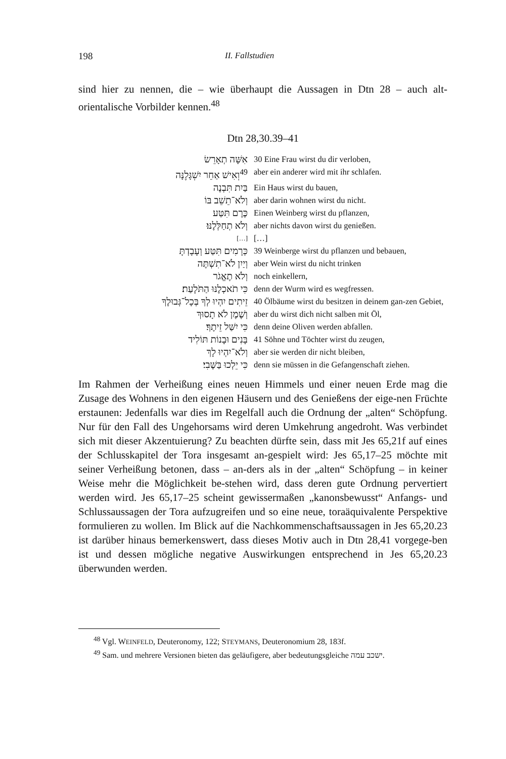198 II. Fallstudien
sind hier zu nennen, die – wie überhaupt die Aussagen in Dtn 28 – auch alt-orientalische Vorbilder kennen.<sup>48</sup>
Dtn 28,30.39–41
| אִשָּׁה תְאָרֵשׂ | 30 Eine Frau wirst du dir verloben, |
| וְאִישׁ אַחֵר יִשְׁגָּלֶנָּה<sup>49</sup> | aber ein anderer wird mit ihr schlafen. |
| בַּיִת תִּבְנֶה | Ein Haus wirst du bauen, |
| וְלֹא־תֵשֵׁב בּוֹ | aber darin wohnen wirst du nicht. |
| כֶּרֶם תִּטַּע | Einen Weinberg wirst du pflanzen, |
| וְלֹא תְחַלְּלֶנּוּ׃ | aber nichts davon wirst du genießen. |
| […] | […] |
| כְּרָמִים תִּטַּע וְעָבָדְתָּ | 39 Weinberge wirst du pflanzen und bebauen, |
| וְיַיִן לֹא־תִשְׁתֶּה | aber Wein wirst du nicht trinken |
| וְלֹא תֶאֱגֹר | noch einkellern, |
| כִּי תֹאכְלֶנּוּ הַתֹּלָעַת׃ | denn der Wurm wird es wegfressen. |
| זֵיתִים יִהְיוּ לְךָ בְּכָל־גְּבוּלֶךָ | 40 Ölbäume wirst du besitzen in deinem gan-zen Gebiet, |
| וְשֶׁמֶן לֹא תָסוּךְ | aber du wirst dich nicht salben mit Öl, |
| כִּי יִשַּׁל זֵיתֶךָ׃ | denn deine Oliven werden abfallen. |
| בָּנִים וּבָנוֹת תּוֹלִיד | 41 Söhne und Töchter wirst du zeugen, |
| וְלֹא־יִהְיוּ לָךְ | aber sie werden dir nicht bleiben, |
| כִּי יֵלְכוּ בַּשֶּׁבִי׃ | denn sie müssen in die Gefangenschaft ziehen. |
Im Rahmen der Verheißung eines neuen Himmels und einer neuen Erde mag die Zusage des Wohnens in den eigenen Häusern und des Genießens der eige-nen Früchte erstaunen: Jedenfalls war dies im Regelfall auch die Ordnung der „alten“ Schöpfung. Nur für den Fall des Ungehorsams wird deren Umkehrung angedroht. Was verbindet sich mit dieser Akzentuierung? Zu beachten dürfte sein, dass mit Jes 65,21f auf eines der Schlusskapitel der Tora insgesamt an-gespielt wird: Jes 65,17–25 möchte mit seiner Verheißung betonen, dass – an-ders als in der „alten“ Schöpfung – in keiner Weise mehr die Möglichkeit be-stehen wird, dass deren gute Ordnung pervertiert werden wird. Jes 65,17–25 scheint gewissermaßen „kanonsbewusst“ Anfangs- und Schlussaussagen der Tora aufzugreifen und so eine neue, toraäquivalente Perspektive formulieren zu wollen. Im Blick auf die Nachkommenschaftsaussagen in Jes 65,20.23 ist darüber hinaus bemerkenswert, dass dieses Motiv auch in Dtn 28,41 vorgege-ben ist und dessen mögliche negative Auswirkungen entsprechend in Jes 65,20.23 überwunden werden.
<sup>48</sup> Vgl. WEINFELD, Deuteronomy, 122; STEYMANS, Deuteronomium 28, 183f.
<sup>49</sup> Sam. und mehrere Versionen bieten das geläufigere, aber bedeutungsgleiche ישכב עמה.